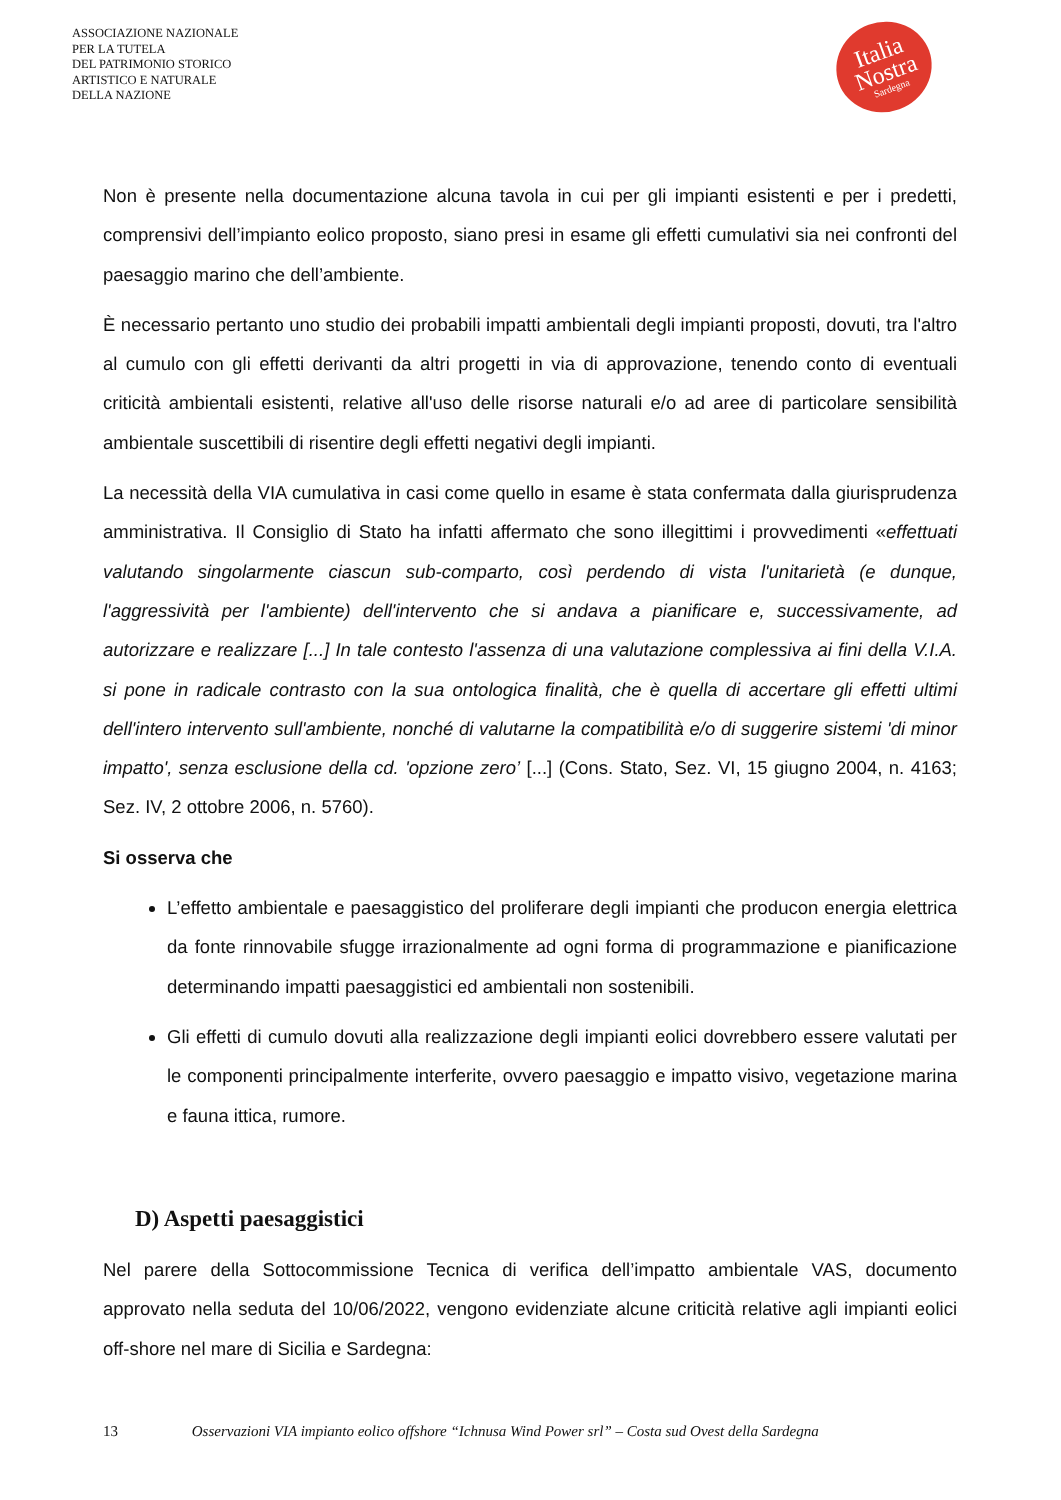ASSOCIAZIONE NAZIONALE
PER LA TUTELA
DEL PATRIMONIO STORICO
ARTISTICO E NATURALE
DELLA NAZIONE
Italia
Nostra
Sardegna
Non è presente nella documentazione alcuna tavola in cui per gli impianti esistenti e per i predetti, comprensivi dell’impianto eolico proposto, siano presi in esame gli effetti cumulativi sia nei confronti del paesaggio marino che dell’ambiente.
È necessario pertanto uno studio dei probabili impatti ambientali degli impianti proposti, dovuti, tra l'altro al cumulo con gli effetti derivanti da altri progetti in via di approvazione, tenendo conto di eventuali criticità ambientali esistenti, relative all'uso delle risorse naturali e/o ad aree di particolare sensibilità ambientale suscettibili di risentire degli effetti negativi degli impianti.
La necessità della VIA cumulativa in casi come quello in esame è stata confermata dalla giurisprudenza amministrativa. Il Consiglio di Stato ha infatti affermato che sono illegittimi i provvedimenti «effettuati valutando singolarmente ciascun sub-comparto, così perdendo di vista l'unitarietà (e dunque, l'aggressività per l'ambiente) dell'intervento che si andava a pianificare e, successivamente, ad autorizzare e realizzare [...] In tale contesto l'assenza di una valutazione complessiva ai fini della V.I.A. si pone in radicale contrasto con la sua ontologica finalità, che è quella di accertare gli effetti ultimi dell'intero intervento sull'ambiente, nonché di valutarne la compatibilità e/o di suggerire sistemi 'di minor impatto', senza esclusione della cd. 'opzione zero’ [...] (Cons. Stato, Sez. VI, 15 giugno 2004, n. 4163; Sez. IV, 2 ottobre 2006, n. 5760).
Si osserva che
L’effetto ambientale e paesaggistico del proliferare degli impianti che producon energia elettrica da fonte rinnovabile sfugge irrazionalmente ad ogni forma di programmazione e pianificazione determinando impatti paesaggistici ed ambientali non sostenibili.
Gli effetti di cumulo dovuti alla realizzazione degli impianti eolici dovrebbero essere valutati per le componenti principalmente interferite, ovvero paesaggio e impatto visivo, vegetazione marina e fauna ittica, rumore.
D) Aspetti paesaggistici
Nel parere della Sottocommissione Tecnica di verifica dell’impatto ambientale VAS, documento approvato nella seduta del 10/06/2022, vengono evidenziate alcune criticità relative agli impianti eolici off-shore nel mare di Sicilia e Sardegna:
13 Osservazioni VIA impianto eolico offshore “Ichnusa Wind Power srl” – Costa sud Ovest della Sardegna